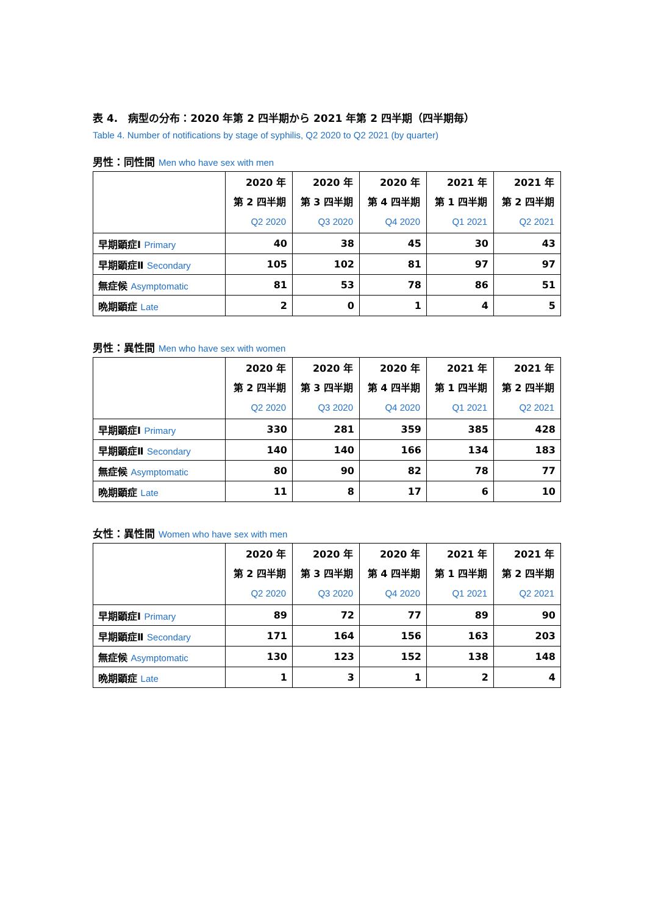表 4.　病型の分布：2020 年第 2 四半期から 2021 年第 2 四半期（四半期毎）
Table 4. Number of notifications by stage of syphilis, Q2 2020 to Q2 2021 (by quarter)
男性：同性間 Men who have sex with men
| | 2020 年 第 2 四半期 Q2 2020 | 2020 年 第 3 四半期 Q3 2020 | 2020 年 第 4 四半期 Q4 2020 | 2021 年 第 1 四半期 Q1 2021 | 2021 年 第 2 四半期 Q2 2021 |
| --- | --- | --- | --- | --- | --- |
| 早期顕症Ⅰ Primary | 40 | 38 | 45 | 30 | 43 |
| 早期顕症Ⅱ Secondary | 105 | 102 | 81 | 97 | 97 |
| 無症候 Asymptomatic | 81 | 53 | 78 | 86 | 51 |
| 晩期顕症 Late | 2 | 0 | 1 | 4 | 5 |
男性：異性間 Men who have sex with women
| | 2020 年 第 2 四半期 Q2 2020 | 2020 年 第 3 四半期 Q3 2020 | 2020 年 第 4 四半期 Q4 2020 | 2021 年 第 1 四半期 Q1 2021 | 2021 年 第 2 四半期 Q2 2021 |
| --- | --- | --- | --- | --- | --- |
| 早期顕症Ⅰ Primary | 330 | 281 | 359 | 385 | 428 |
| 早期顕症Ⅱ Secondary | 140 | 140 | 166 | 134 | 183 |
| 無症候 Asymptomatic | 80 | 90 | 82 | 78 | 77 |
| 晩期顕症 Late | 11 | 8 | 17 | 6 | 10 |
女性：異性間 Women who have sex with men
| | 2020 年 第 2 四半期 Q2 2020 | 2020 年 第 3 四半期 Q3 2020 | 2020 年 第 4 四半期 Q4 2020 | 2021 年 第 1 四半期 Q1 2021 | 2021 年 第 2 四半期 Q2 2021 |
| --- | --- | --- | --- | --- | --- |
| 早期顕症Ⅰ Primary | 89 | 72 | 77 | 89 | 90 |
| 早期顕症Ⅱ Secondary | 171 | 164 | 156 | 163 | 203 |
| 無症候 Asymptomatic | 130 | 123 | 152 | 138 | 148 |
| 晩期顕症 Late | 1 | 3 | 1 | 2 | 4 |